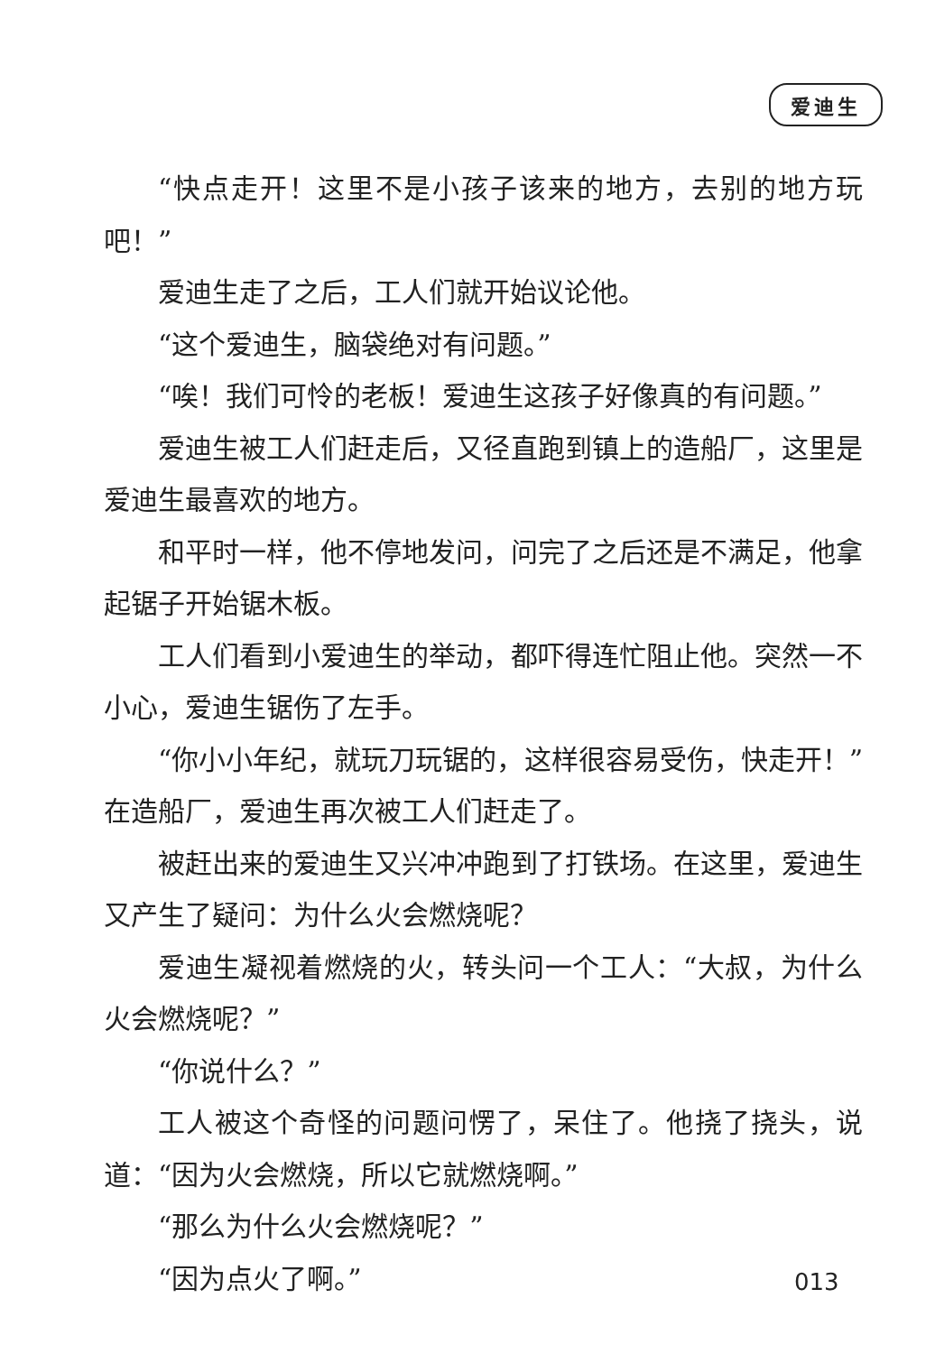爱迪生
“快点走开！这里不是小孩子该来的地方，去别的地方玩吧！”
爱迪生走了之后，工人们就开始议论他。
“这个爱迪生，脑袋绝对有问题。”
“唉！我们可怜的老板！爱迪生这孩子好像真的有问题。”
爱迪生被工人们赶走后，又径直跑到镇上的造船厂，这里是爱迪生最喜欢的地方。
和平时一样，他不停地发问，问完了之后还是不满足，他拿起锯子开始锯木板。
工人们看到小爱迪生的举动，都吓得连忙阻止他。突然一不小心，爱迪生锯伤了左手。
“你小小年纪，就玩刀玩锯的，这样很容易受伤，快走开！”在造船厂，爱迪生再次被工人们赶走了。
被赶出来的爱迪生又兴冲冲跑到了打铁场。在这里，爱迪生又产生了疑问：为什么火会燃烧呢？
爱迪生凝视着燃烧的火，转头问一个工人：“大叔，为什么火会燃烧呢？”
“你说什么？”
工人被这个奇怪的问题问愣了，呆住了。他挠了挠头，说道：“因为火会燃烧，所以它就燃烧啊。”
“那么为什么火会燃烧呢？”
“因为点火了啊。”
013